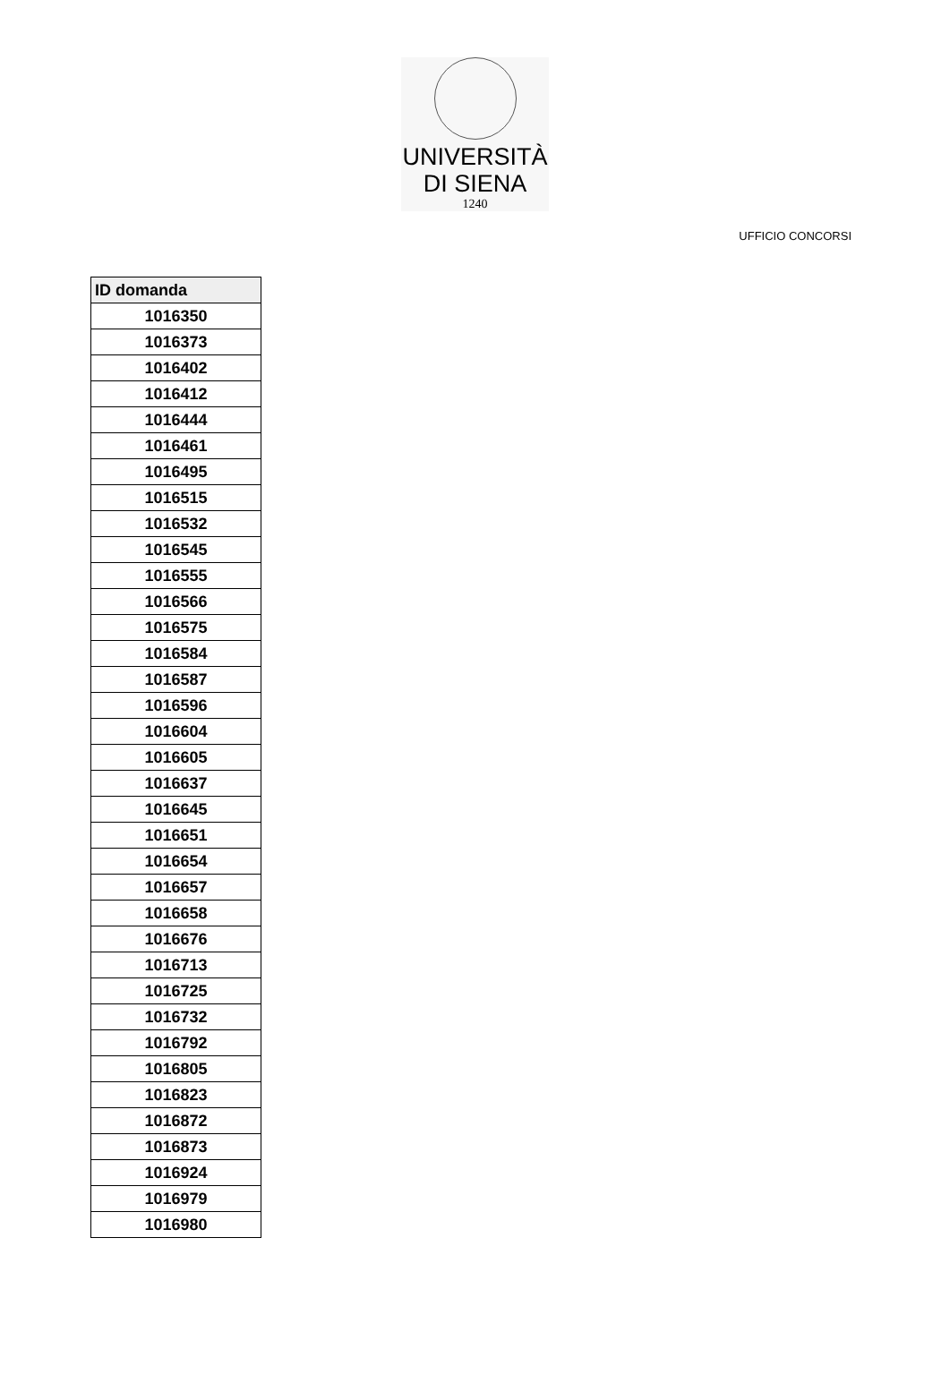UNIVERSITÀ
DI SIENA
1240
UFFICIO CONCORSI
| ID domanda |
| --- |
| 1016350 |
| 1016373 |
| 1016402 |
| 1016412 |
| 1016444 |
| 1016461 |
| 1016495 |
| 1016515 |
| 1016532 |
| 1016545 |
| 1016555 |
| 1016566 |
| 1016575 |
| 1016584 |
| 1016587 |
| 1016596 |
| 1016604 |
| 1016605 |
| 1016637 |
| 1016645 |
| 1016651 |
| 1016654 |
| 1016657 |
| 1016658 |
| 1016676 |
| 1016713 |
| 1016725 |
| 1016732 |
| 1016792 |
| 1016805 |
| 1016823 |
| 1016872 |
| 1016873 |
| 1016924 |
| 1016979 |
| 1016980 |